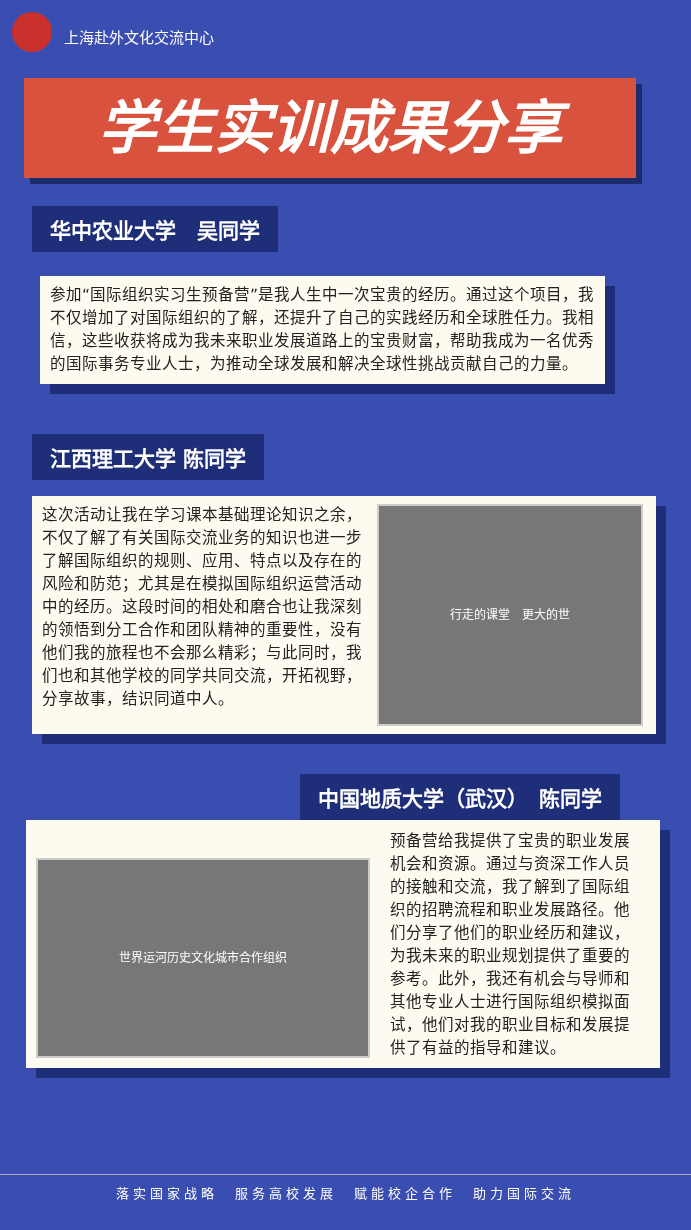上海赴外文化交流中心
学生实训成果分享
华中农业大学　吴同学
参加“国际组织实习生预备营”是我人生中一次宝贵的经历。通过这个项目，我不仅增加了对国际组织的了解，还提升了自己的实践经历和全球胜任力。我相信，这些收获将成为我未来职业发展道路上的宝贵财富，帮助我成为一名优秀的国际事务专业人士，为推动全球发展和解决全球性挑战贡献自己的力量。
江西理工大学 陈同学
这次活动让我在学习课本基础理论知识之余，不仅了解了有关国际交流业务的知识也进一步了解国际组织的规则、应用、特点以及存在的风险和防范；尤其是在模拟国际组织运营活动中的经历。这段时间的相处和磨合也让我深刻的领悟到分工合作和团队精神的重要性，没有他们我的旅程也不会那么精彩；与此同时，我们也和其他学校的同学共同交流，开拓视野，分享故事，结识同道中人。
行走的课堂　更大的世
中国地质大学（武汉）　陈同学
世界运河历史文化城市合作组织
预备营给我提供了宝贵的职业发展机会和资源。通过与资深工作人员的接触和交流，我了解到了国际组织的招聘流程和职业发展路径。他们分享了他们的职业经历和建议，为我未来的职业规划提供了重要的参考。此外，我还有机会与导师和其他专业人士进行国际组织模拟面试，他们对我的职业目标和发展提供了有益的指导和建议。
落实国家战略　服务高校发展　赋能校企合作　助力国际交流